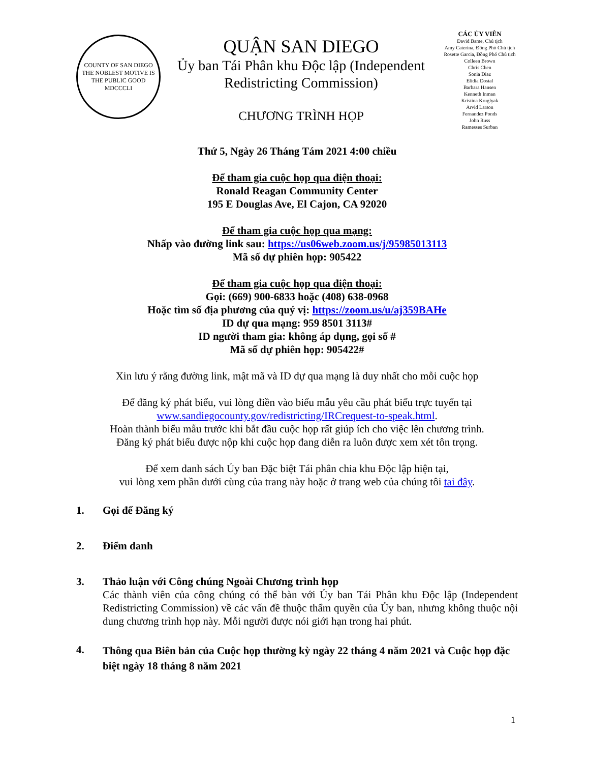COUNTY OF SAN DIEGO
THE NOBLEST MOTIVE IS THE PUBLIC GOOD
MDCCCLI
QUẬN SAN DIEGO
Ủy ban Tái Phân khu Độc lập (Independent Redistricting Commission)
CHƯƠNG TRÌNH HỌP
CÁC ỦY VIÊN
David Bame, Chủ tịch
Amy Caterina, Đồng Phó Chủ tịch Rosette Garcia, Đồng Phó Chủ tịch
Colleen Brown
Chris Chen
Sonia Diaz
Elidia Dostal
Barbara Hansen
Kenneth Inman
Kristina Kruglyak
Arvid Larson
Fernandez Ponds
John Russ
Ramesses Surban
Thứ 5, Ngày 26 Tháng Tám 2021 4:00 chiều
Để tham gia cuộc họp qua điện thoại:
Ronald Reagan Community Center
195 E Douglas Ave, El Cajon, CA 92020
Để tham gia cuộc họp qua mạng:
Nhấp vào đường link sau: https://us06web.zoom.us/j/95985013113
Mã số dự phiên họp: 905422
Để tham gia cuộc họp qua điện thoại:
Gọi: (669) 900-6833 hoặc (408) 638-0968
Hoặc tìm số địa phương của quý vị: https://zoom.us/u/aj359BAHe
ID dự qua mạng: 959 8501 3113#
ID người tham gia: không áp dụng, gọi số #
Mã số dự phiên họp: 905422#
Xin lưu ý rằng đường link, mật mã và ID dự qua mạng là duy nhất cho mỗi cuộc họp
Để đăng ký phát biểu, vui lòng điền vào biểu mẫu yêu cầu phát biểu trực tuyến tại
www.sandiegocounty.gov/redistricting/IRCrequest-to-speak.html.
Hoàn thành biểu mẫu trước khi bắt đầu cuộc họp rất giúp ích cho việc lên chương trình.
Đăng ký phát biểu được nộp khi cuộc họp đang diễn ra luôn được xem xét tôn trọng.
Để xem danh sách Ủy ban Đặc biệt Tái phân chia khu Độc lập hiện tại,
vui lòng xem phần dưới cùng của trang này hoặc ở trang web của chúng tôi tai đây.
1. Gọi để Đăng ký
2. Điểm danh
3. Thảo luận với Công chúng Ngoài Chương trình họp
Các thành viên của công chúng có thể bàn với Ủy ban Tái Phân khu Độc lập (Independent Redistricting Commission) về các vấn đề thuộc thẩm quyền của Ủy ban, nhưng không thuộc nội dung chương trình họp này. Mỗi người được nói giới hạn trong hai phút.
4.
Thông qua Biên bản của Cuộc họp thường kỳ ngày 22 tháng 4 năm 2021 và Cuộc họp đặc biệt ngày 18 tháng 8 năm 2021
1